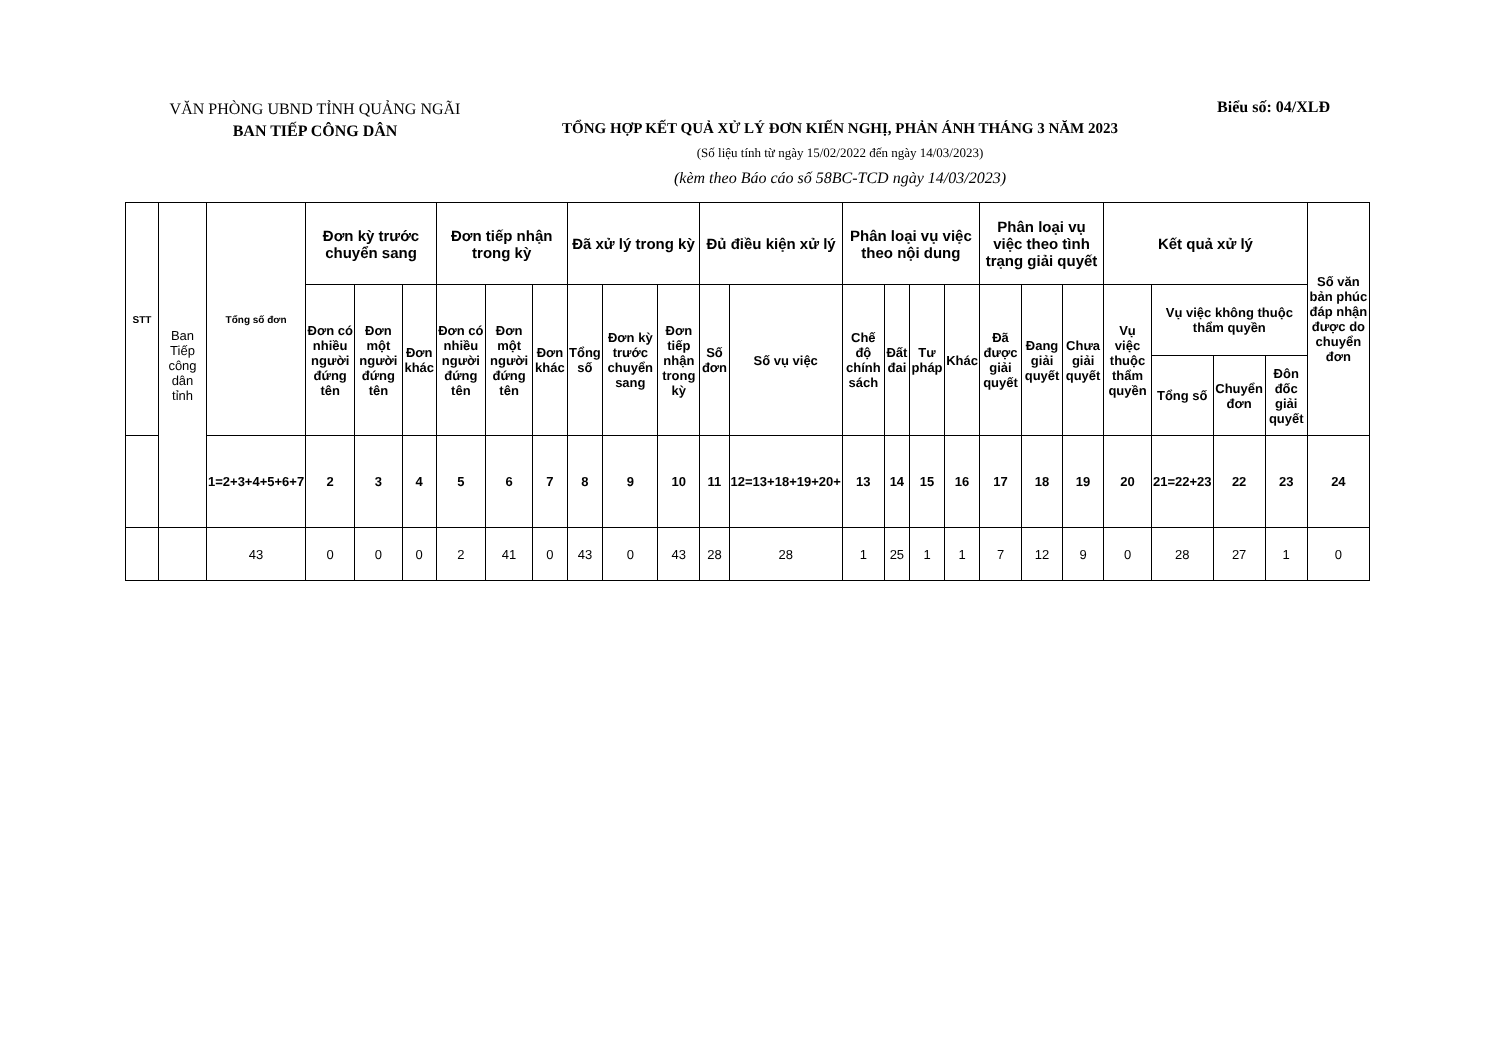VĂN PHÒNG UBND TỈNH QUẢNG NGÃI
BAN TIẾP CÔNG DÂN
Biểu số: 04/XLĐ
TỔNG HỢP KẾT QUẢ XỬ LÝ ĐƠN KIẾN NGHỊ, PHẢN ÁNH THÁNG 3 NĂM 2023
(Số liệu tính từ ngày 15/02/2022 đến ngày 14/03/2023)
(kèm theo Báo cáo số 58BC-TCD ngày 14/03/2023)
| STT | Ban Tiếp công dân tỉnh | Tổng số đơn | Đơn kỳ trước chuyển sang | | | Đơn tiếp nhận trong kỳ | | | Đã xử lý trong kỳ | | | Đủ điều kiện xử lý | | Phân loại vụ việc theo nội dung | | | | Phân loại vụ việc theo tình trạng giải quyết | | | Kết quả xử lý | | | | Số văn bản phúc đáp nhận được do chuyển đơn |
| | | | Đơn có nhiều người đứng tên | Đơn một người đứng tên | Đơn khác | Đơn có nhiều người đứng tên | Đơn một người đứng tên | Đơn khác | Tổng số | Đơn kỳ trước chuyển sang | Đơn tiếp nhận trong kỳ | Số đơn | Số vụ việc | Chế độ chính sách | Đất đai | Tư pháp | Khác | Đã được giải quyết | Đang giải quyết | Chưa giải quyết | Vụ việc thuộc thẩm quyền | Vụ việc không thuộc thẩm quyền | | | |
| | | | | | | | | | | | | | | | | | | | | | | Tổng số | Chuyển đơn | Đôn đốc giải quyết | |
| | | 1=2+3+4+5+6+7 | 2 | 3 | 4 | 5 | 6 | 7 | 8 | 9 | 10 | 11 | 12=13+18+19+20+ | 13 | 14 | 15 | 16 | 17 | 18 | 19 | 20 | 21=22+23 | 22 | 23 | 24 |
| | | 43 | 0 | 0 | 0 | 2 | 41 | 0 | 43 | 0 | 43 | 28 | 28 | 1 | 25 | 1 | 1 | 7 | 12 | 9 | 0 | 28 | 27 | 1 | 0 |